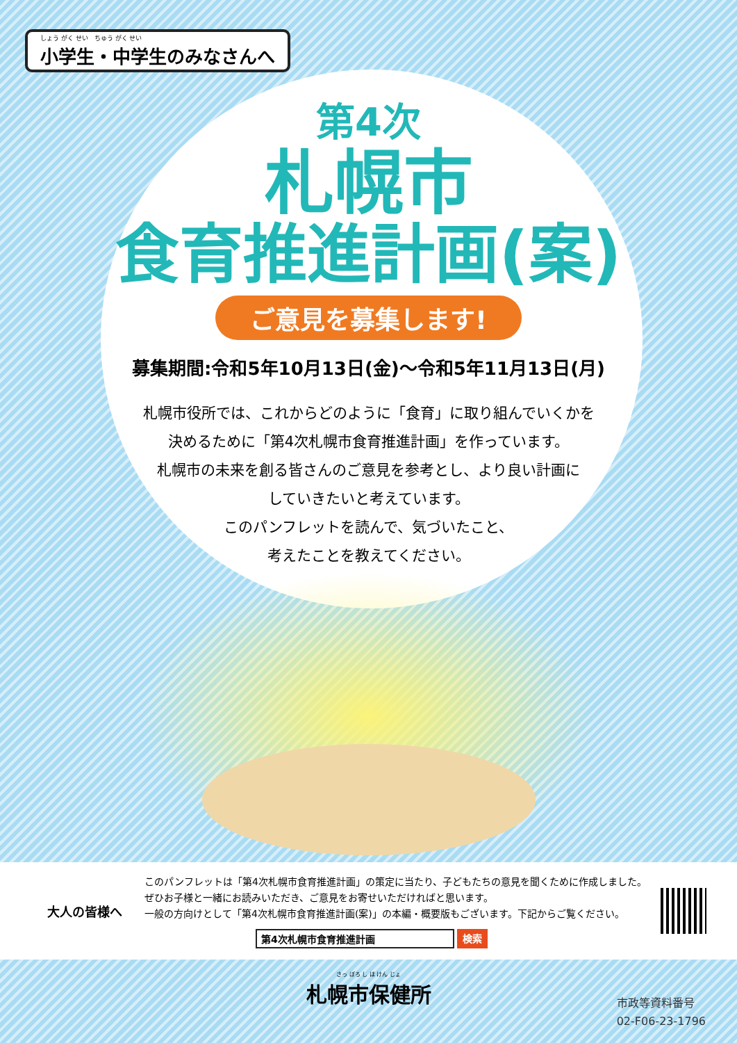しょう がく せい　ちゅう がく せい
小学生・中学生のみなさんへ
第4次
札幌市
食育推進計画(案)
ご意見を募集します!
募集期間:令和5年10月13日(金)～令和5年11月13日(月)
札幌市役所では、これからどのように「食育」に取り組んでいくかを
決めるために「第4次札幌市食育推進計画」を作っています。
札幌市の未来を創る皆さんのご意見を参考とし、より良い計画に
していきたいと考えています。
このパンフレットを読んで、気づいたこと、
考えたことを教えてください。
大人の皆様へ
このパンフレットは「第4次札幌市食育推進計画」の策定に当たり、子どもたちの意見を聞くために作成しました。
ぜひお子様と一緒にお読みいただき、ご意見をお寄せいただければと思います。
一般の方向けとして「第4次札幌市食育推進計画(案)」の本編・概要版もございます。下記からご覧ください。
第4次札幌市食育推進計画 検索
さっ ぽろ し ほ けん じょ
札幌市保健所
市政等資料番号
02-F06-23-1796